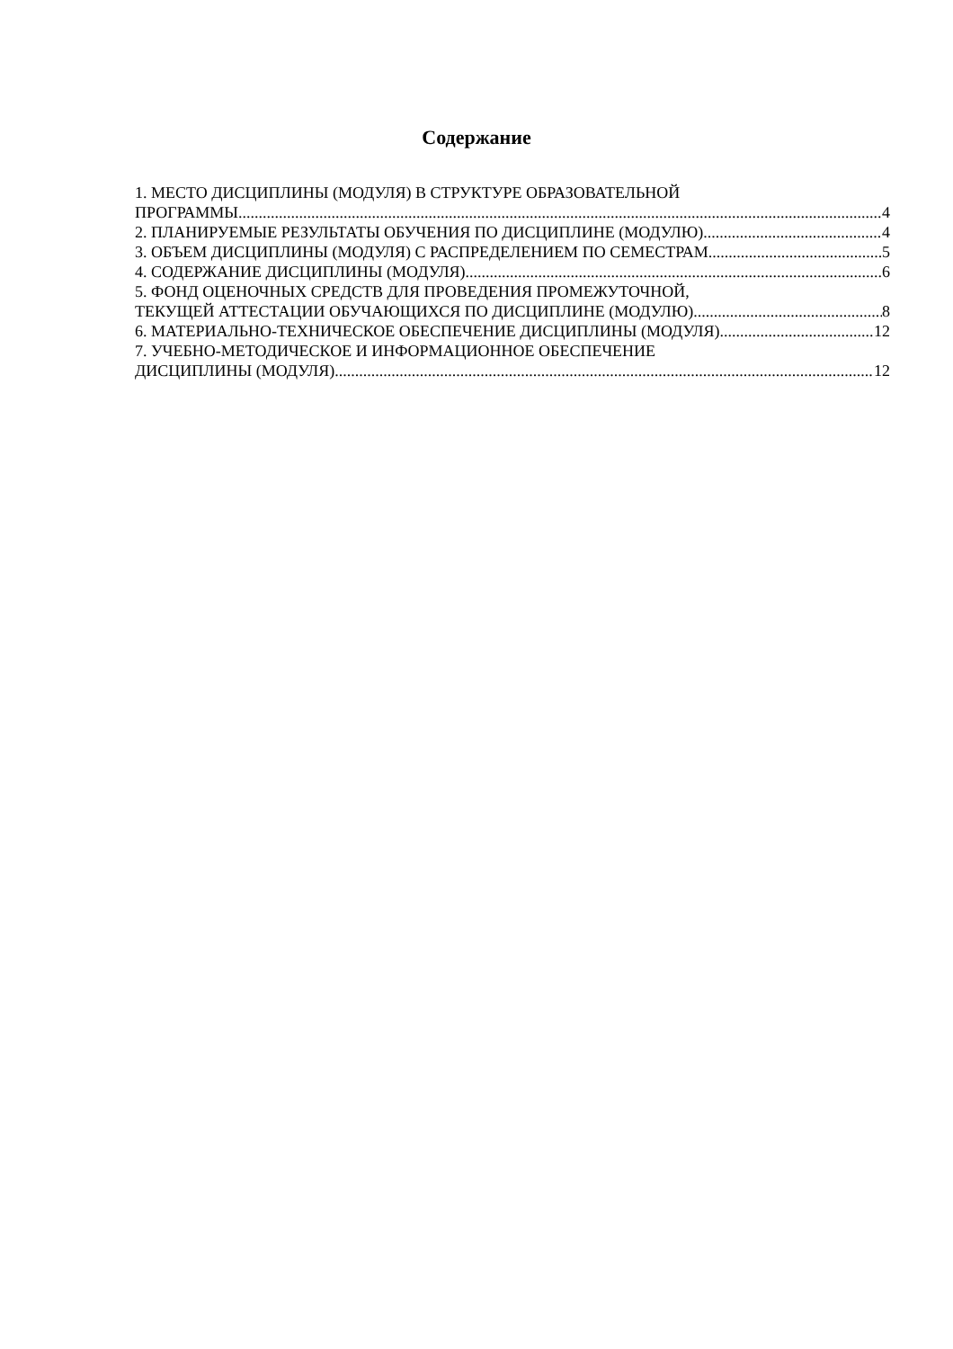Содержание
1. МЕСТО ДИСЦИПЛИНЫ (МОДУЛЯ) В СТРУКТУРЕ ОБРАЗОВАТЕЛЬНОЙ
ПРОГРАММЫ 4
2. ПЛАНИРУЕМЫЕ РЕЗУЛЬТАТЫ ОБУЧЕНИЯ ПО ДИСЦИПЛИНЕ (МОДУЛЮ) 4
3. ОБЪЕМ ДИСЦИПЛИНЫ (МОДУЛЯ) С РАСПРЕДЕЛЕНИЕМ ПО СЕМЕСТРАМ 5
4. СОДЕРЖАНИЕ ДИСЦИПЛИНЫ (МОДУЛЯ) 6
5. ФОНД ОЦЕНОЧНЫХ СРЕДСТВ ДЛЯ ПРОВЕДЕНИЯ ПРОМЕЖУТОЧНОЙ,
ТЕКУЩЕЙ АТТЕСТАЦИИ ОБУЧАЮЩИХСЯ ПО ДИСЦИПЛИНЕ (МОДУЛЮ) 8
6. МАТЕРИАЛЬНО-ТЕХНИЧЕСКОЕ ОБЕСПЕЧЕНИЕ ДИСЦИПЛИНЫ (МОДУЛЯ) 12
7. УЧЕБНО-МЕТОДИЧЕСКОЕ И ИНФОРМАЦИОННОЕ ОБЕСПЕЧЕНИЕ
ДИСЦИПЛИНЫ (МОДУЛЯ) 12